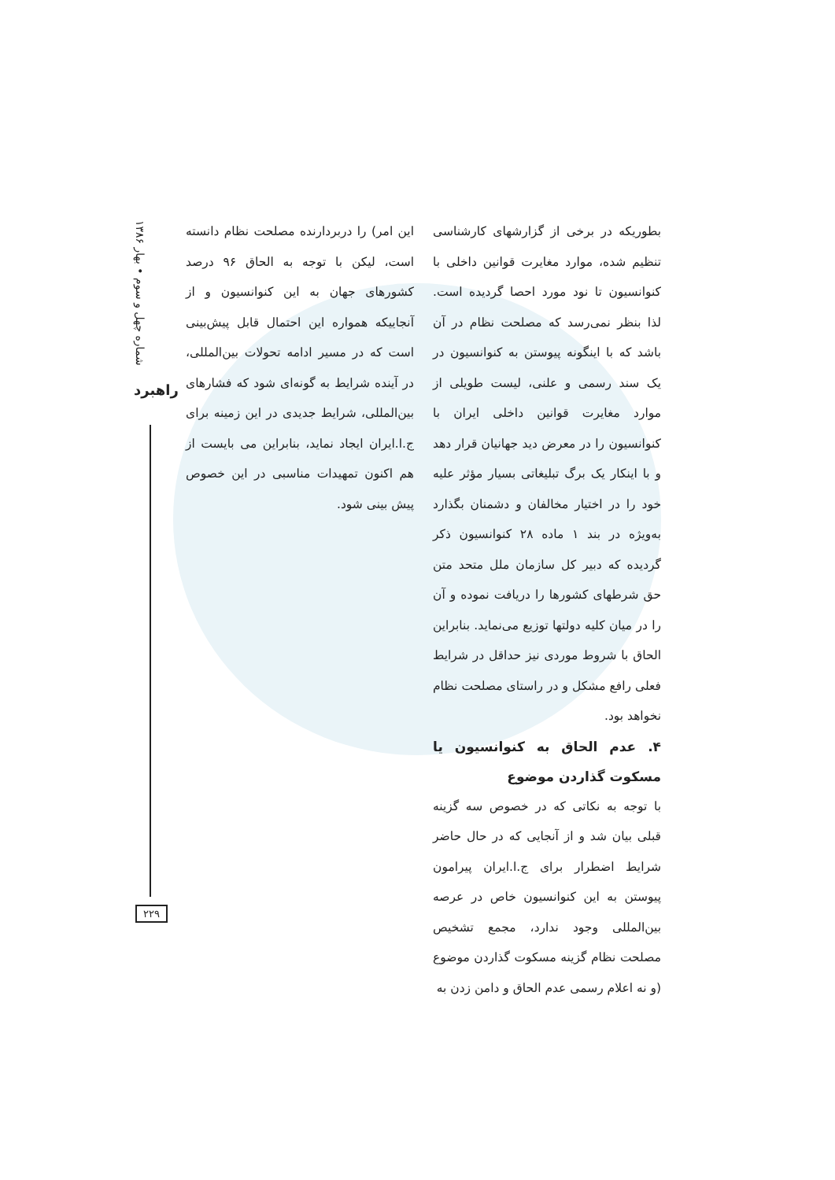شماره چهل و سوم • بهار ۱۳۸۶
راهبرد
بطوریکه در برخی از گزارشهای کارشناسی تنظیم شده، موارد مغایرت قوانین داخلی با کنوانسیون تا نود مورد احصا گردیده است. لذا بنظر نمی‌رسد که مصلحت نظام در آن باشد که با اینگونه پیوستن به کنوانسیون در یک سند رسمی و علنی، لیست طویلی از موارد مغایرت قوانین داخلی ایران با کنوانسیون را در معرض دید جهانیان قرار دهد و با اینکار یک برگ تبلیغاتی بسیار مؤثر علیه خود را در اختیار مخالفان و دشمنان بگذارد به‌ویژه در بند ۱ ماده ۲۸ کنوانسیون ذکر گردیده که دبیر کل سازمان ملل متحد متن حق شرطهای کشورها را دریافت نموده و آن را در میان کلیه دولتها توزیع می‌نماید. بنابراین الحاق با شروط موردی نیز حداقل در شرایط فعلی رافع مشکل و در راستای مصلحت نظام نخواهد بود.
۴. عدم الحاق به کنوانسیون یا مسکوت گذاردن موضوع
با توجه به نکاتی که در خصوص سه گزینه قبلی بیان شد و از آنجایی که در حال حاضر شرایط اضطرار برای ج.ا.ایران پیرامون پیوستن به این کنوانسیون خاص در عرصه بین‌المللی وجود ندارد، مجمع تشخیص مصلحت نظام گزینه مسکوت گذاردن موضوع (و نه اعلام رسمی عدم الحاق و دامن زدن به
این امر) را دربردارنده مصلحت نظام دانسته است، لیکن با توجه به الحاق ۹۶ درصد کشورهای جهان به این کنوانسیون و از آنجاییکه همواره این احتمال قابل پیش‌بینی است که در مسیر ادامه تحولات بین‌المللی، در آینده شرایط به گونه‌ای شود که فشارهای بین‌المللی، شرایط جدیدی در این زمینه برای ج.ا.ایران ایجاد نماید، بنابراین می بایست از هم اکنون تمهیدات مناسبی در این خصوص پیش بینی شود.
۲۲۹